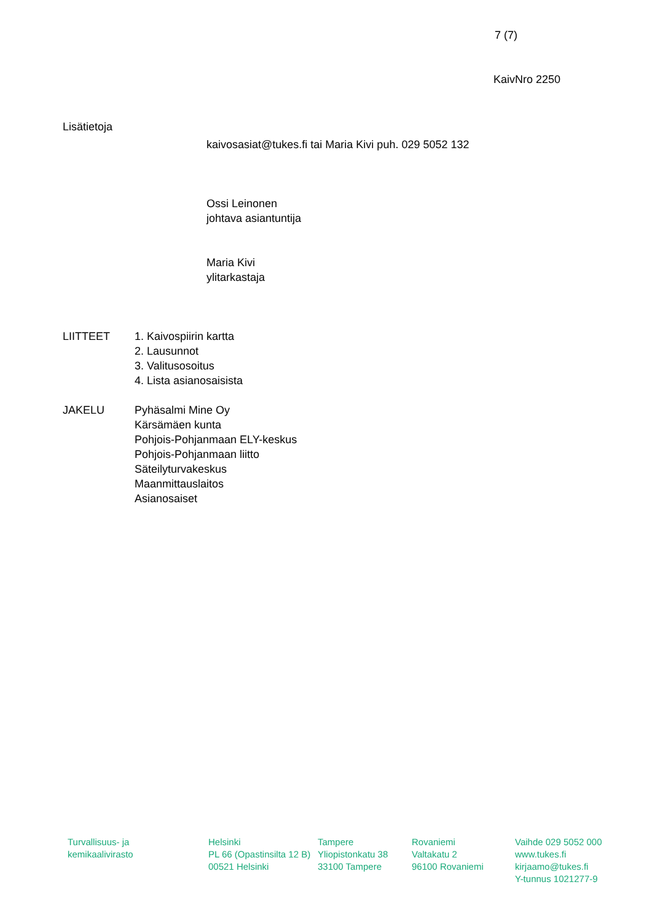7 (7)
KaivNro 2250
Lisätietoja
kaivosasiat@tukes.fi tai Maria Kivi puh. 029 5052 132
Ossi Leinonen
johtava asiantuntija
Maria Kivi
ylitarkastaja
LIITTEET 1. Kaivospiirin kartta
2. Lausunnot
3. Valitusosoitus
4. Lista asianosaisista
JAKELU Pyhäsalmi Mine Oy
Kärsämäen kunta
Pohjois-Pohjanmaan ELY-keskus
Pohjois-Pohjanmaan liitto
Säteilyturvakeskus
Maanmittauslaitos
Asianosaiset
Turvallisuus- ja
kemikaalivirasto
Helsinki
PL 66 (Opastinsilta 12 B)
00521 Helsinki
Tampere
Yliopistonkatu 38
33100 Tampere
Rovaniemi
Valtakatu 2
96100 Rovaniemi
Vaihde 029 5052 000
www.tukes.fi
kirjaamo@tukes.fi
Y-tunnus 1021277-9